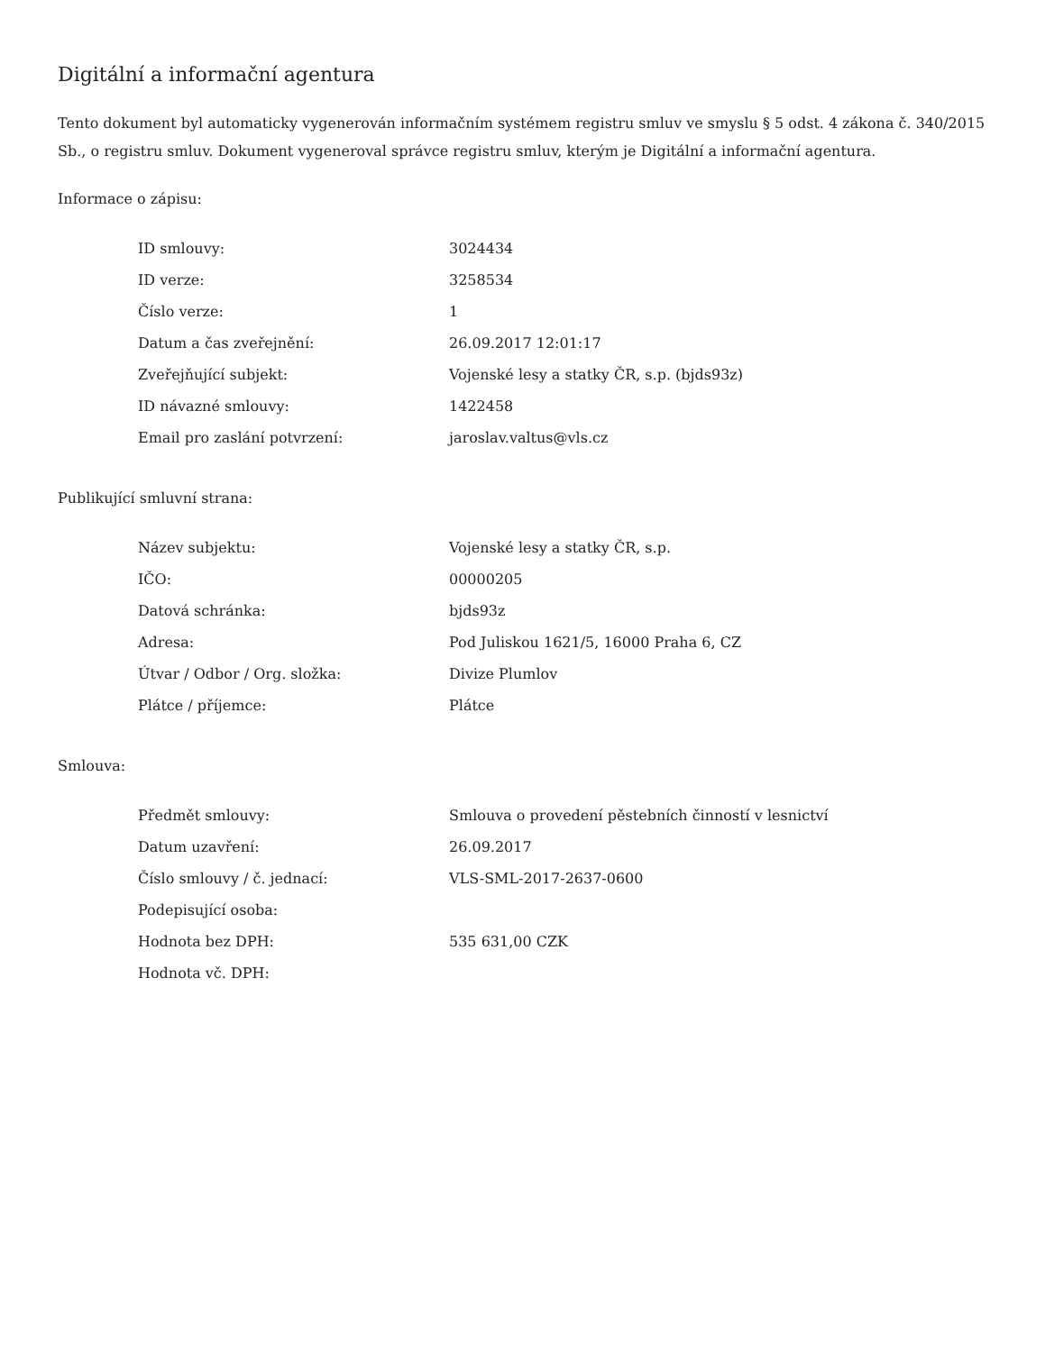Digitální a informační agentura
Tento dokument byl automaticky vygenerován informačním systémem registru smluv ve smyslu § 5 odst. 4 zákona č. 340/2015 Sb., o registru smluv. Dokument vygeneroval správce registru smluv, kterým je Digitální a informační agentura.
Informace o zápisu:
| ID smlouvy: | 3024434 |
| ID verze: | 3258534 |
| Číslo verze: | 1 |
| Datum a čas zveřejnění: | 26.09.2017 12:01:17 |
| Zveřejňující subjekt: | Vojenské lesy a statky ČR, s.p. (bjds93z) |
| ID návazné smlouvy: | 1422458 |
| Email pro zaslání potvrzení: | jaroslav.valtus@vls.cz |
Publikující smluvní strana:
| Název subjektu: | Vojenské lesy a statky ČR, s.p. |
| IČO: | 00000205 |
| Datová schránka: | bjds93z |
| Adresa: | Pod Juliskou 1621/5, 16000 Praha 6, CZ |
| Útvar / Odbor / Org. složka: | Divize Plumlov |
| Plátce / příjemce: | Plátce |
Smlouva:
| Předmět smlouvy: | Smlouva o provedení pěstebních činností v lesnictví |
| Datum uzavření: | 26.09.2017 |
| Číslo smlouvy / č. jednací: | VLS-SML-2017-2637-0600 |
| Podepisující osoba: | |
| Hodnota bez DPH: | 535 631,00 CZK |
| Hodnota vč. DPH: | |